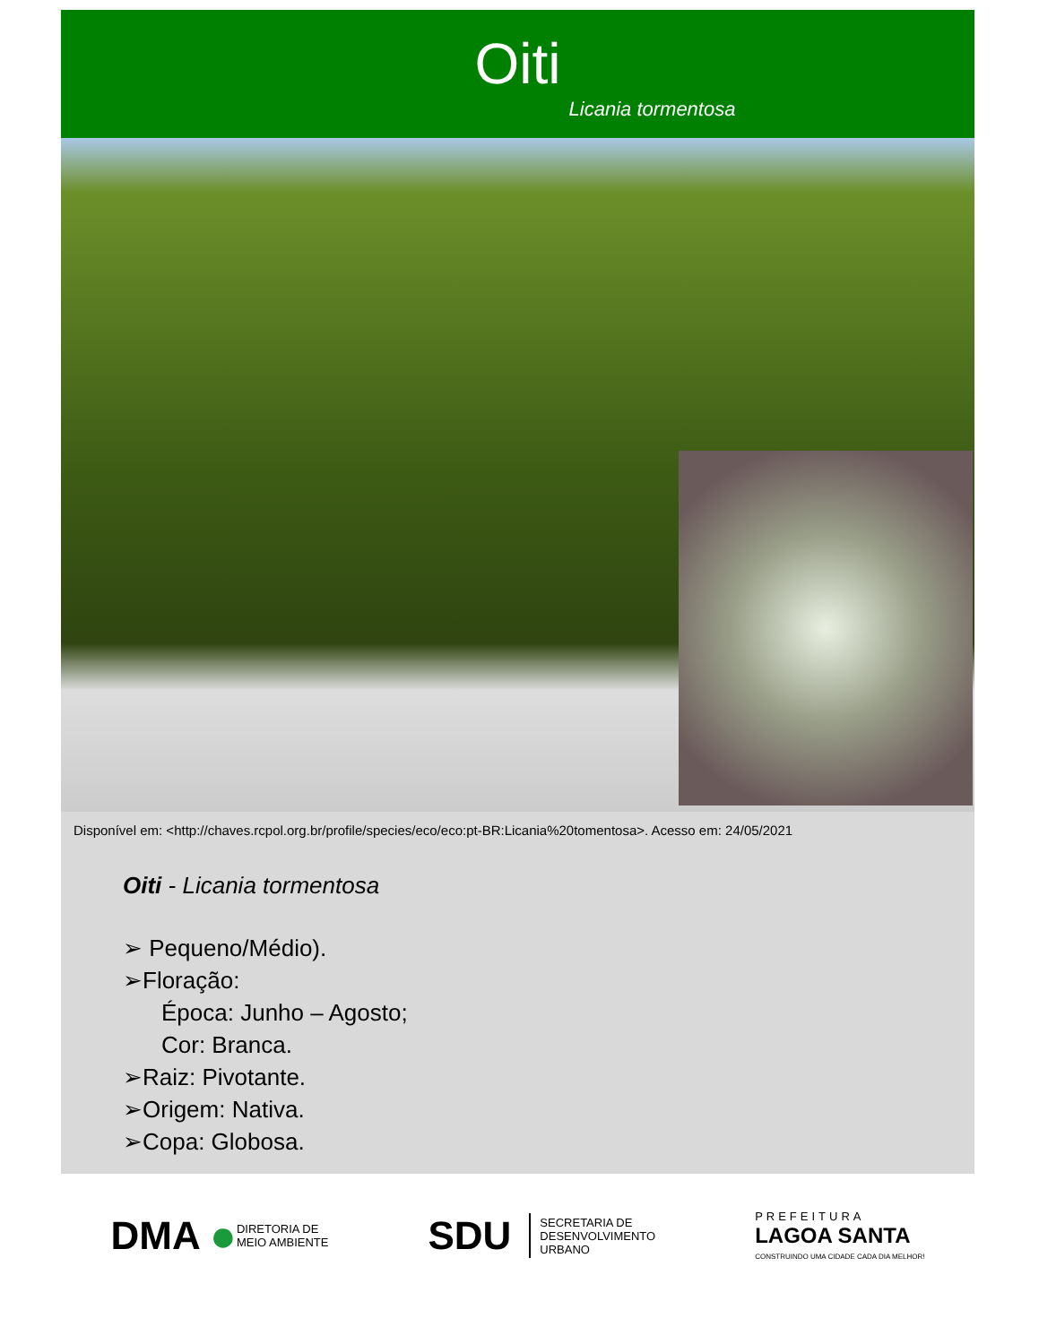Oiti
Licania tormentosa
Disponível em: <http://chaves.rcpol.org.br/profile/species/eco/eco:pt-BR:Licania%20tomentosa>. Acesso em: 24/05/2021
Oiti - Licania tormentosa
➢ Pequeno/Médio).
➢Floração:
Época: Junho – Agosto;
Cor: Branca.
➢Raiz: Pivotante.
➢Origem: Nativa.
➢Copa: Globosa.
DMA ● DIRETORIA DE
MEIO AMBIENTE
SDU SECRETARIA DE
DESENVOLVIMENTO
URBANO
PREFEITURA
LAGOA SANTA
CONSTRUINDO UMA CIDADE CADA DIA MELHOR!